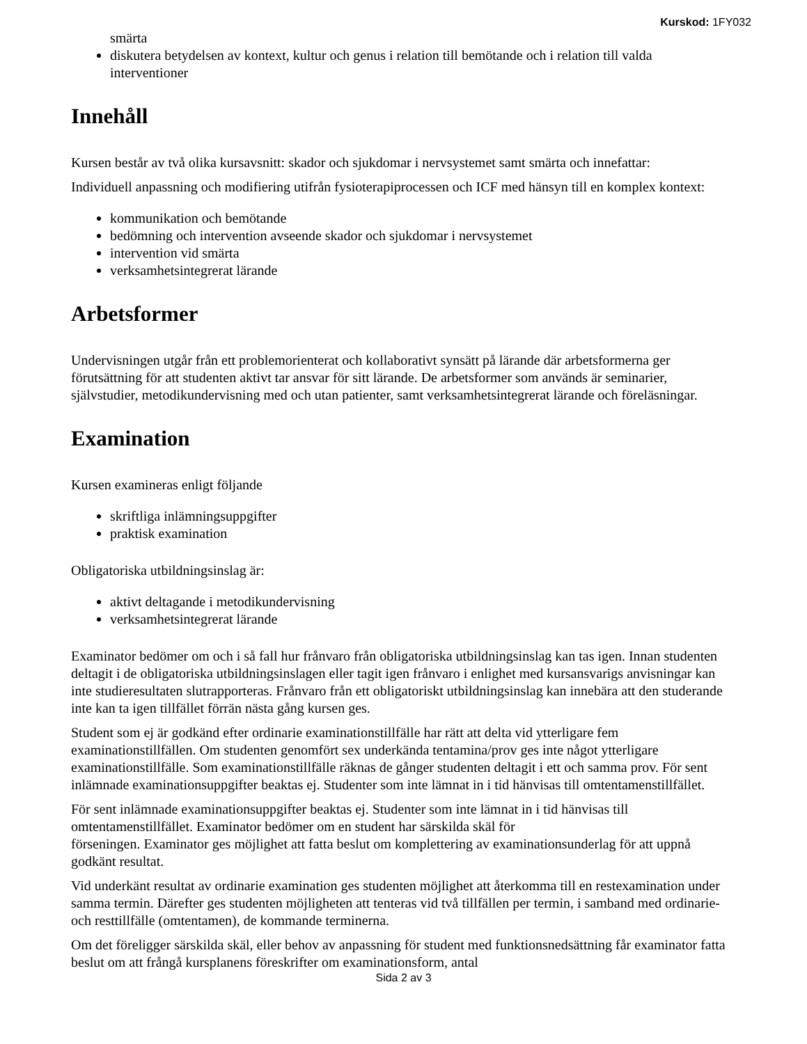Kurskod: 1FY032
smärta
diskutera betydelsen av kontext, kultur och genus i relation till bemötande och i relation till valda interventioner
Innehåll
Kursen består av två olika kursavsnitt: skador och sjukdomar i nervsystemet samt smärta och innefattar:
Individuell anpassning och modifiering utifrån fysioterapiprocessen och ICF med hänsyn till en komplex kontext:
kommunikation och bemötande
bedömning och intervention avseende skador och sjukdomar i nervsystemet
intervention vid smärta
verksamhetsintegrerat lärande
Arbetsformer
Undervisningen utgår från ett problemorienterat och kollaborativt synsätt på lärande där arbetsformerna ger förutsättning för att studenten aktivt tar ansvar för sitt lärande. De arbetsformer som används är seminarier, självstudier, metodikundervisning med och utan patienter, samt verksamhetsintegrerat lärande och föreläsningar.
Examination
Kursen examineras enligt följande
skriftliga inlämningsuppgifter
praktisk examination
Obligatoriska utbildningsinslag är:
aktivt deltagande i metodikundervisning
verksamhetsintegrerat lärande
Examinator bedömer om och i så fall hur frånvaro från obligatoriska utbildningsinslag kan tas igen. Innan studenten deltagit i de obligatoriska utbildningsinslagen eller tagit igen frånvaro i enlighet med kursansvarigs anvisningar kan inte studieresultaten slutrapporteras. Frånvaro från ett obligatoriskt utbildningsinslag kan innebära att den studerande inte kan ta igen tillfället förrän nästa gång kursen ges.
Student som ej är godkänd efter ordinarie examinationstillfälle har rätt att delta vid ytterligare fem examinationstillfällen. Om studenten genomfört sex underkända tentamina/prov ges inte något ytterligare examinationstillfälle. Som examinationstillfälle räknas de gånger studenten deltagit i ett och samma prov. För sent inlämnade examinationsuppgifter beaktas ej. Studenter som inte lämnat in i tid hänvisas till omtentamenstillfället.
För sent inlämnade examinationsuppgifter beaktas ej. Studenter som inte lämnat in i tid hänvisas till omtentamenstillfället. Examinator bedömer om en student har särskilda skäl för
förseningen. Examinator ges möjlighet att fatta beslut om komplettering av examinationsunderlag för att uppnå godkänt resultat.
Vid underkänt resultat av ordinarie examination ges studenten möjlighet att återkomma till en restexamination under samma termin. Därefter ges studenten möjligheten att tenteras vid två tillfällen per termin, i samband med ordinarie- och resttillfälle (omtentamen), de kommande terminerna.
Om det föreligger särskilda skäl, eller behov av anpassning för student med funktionsnedsättning får examinator fatta beslut om att frångå kursplanens föreskrifter om examinationsform, antal
Sida 2 av 3